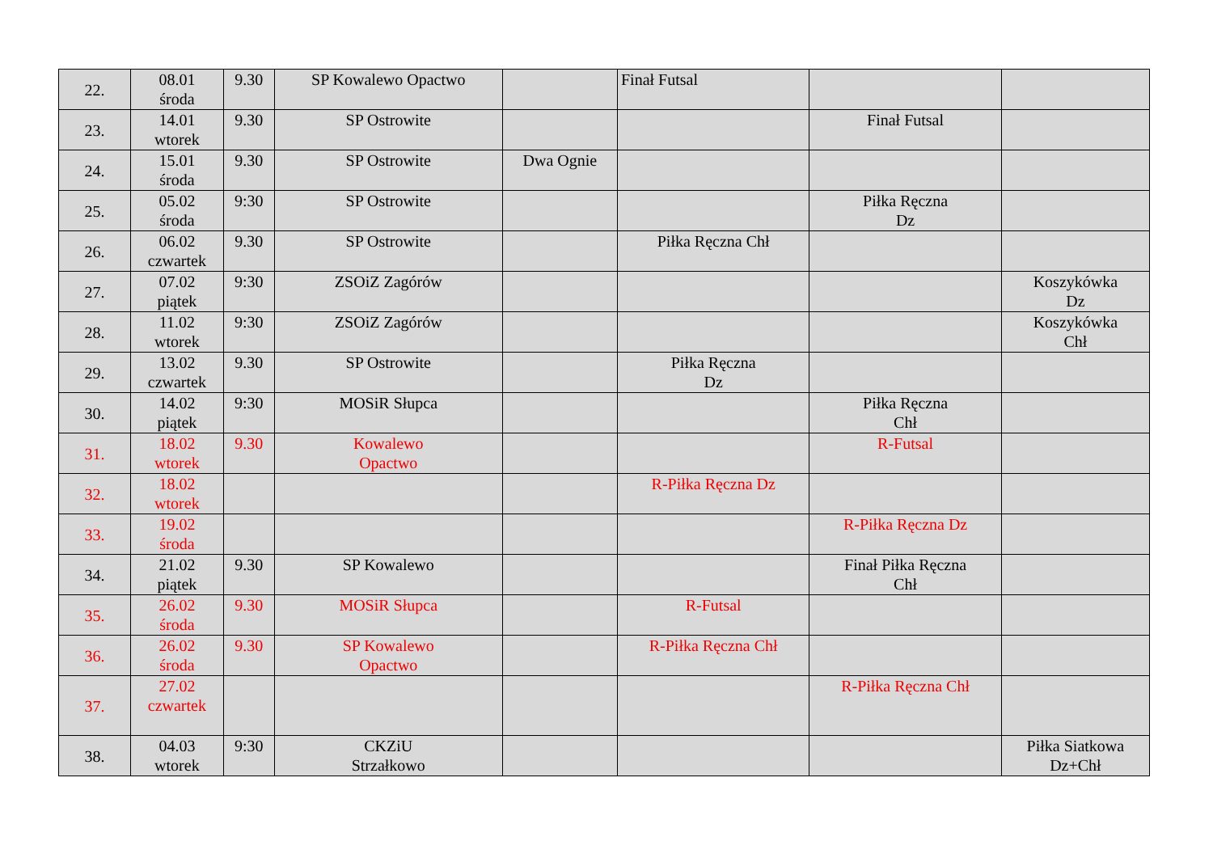| 22. | 08.01 środa | 9.30 | SP Kowalewo Opactwo | | Finał Futsal | | |
| 23. | 14.01 wtorek | 9.30 | SP Ostrowite | | | Finał Futsal | |
| 24. | 15.01 środa | 9.30 | SP Ostrowite | Dwa Ognie | | | |
| 25. | 05.02 środa | 9:30 | SP Ostrowite | | | Piłka Ręczna Dz | |
| 26. | 06.02 czwartek | 9.30 | SP Ostrowite | | Piłka Ręczna Chł | | |
| 27. | 07.02 piątek | 9:30 | ZSOiZ Zagórów | | | | Koszykówka Dz |
| 28. | 11.02 wtorek | 9:30 | ZSOiZ Zagórów | | | | Koszykówka Chł |
| 29. | 13.02 czwartek | 9.30 | SP Ostrowite | | Piłka Ręczna Dz | | |
| 30. | 14.02 piątek | 9:30 | MOSiR Słupca | | | Piłka Ręczna Chł | |
| 31. | 18.02 wtorek | 9.30 | Kowalewo Opactwo | | | R-Futsal | |
| 32. | 18.02 wtorek | | | | R-Piłka Ręczna Dz | | |
| 33. | 19.02 środa | | | | | R-Piłka Ręczna Dz | |
| 34. | 21.02 piątek | 9.30 | SP Kowalewo | | | Finał Piłka Ręczna Chł | |
| 35. | 26.02 środa | 9.30 | MOSiR Słupca | | R-Futsal | | |
| 36. | 26.02 środa | 9.30 | SP Kowalewo Opactwo | | R-Piłka Ręczna Chł | | |
| 37. | 27.02 czwartek | | | | | R-Piłka Ręczna Chł | |
| 38. | 04.03 wtorek | 9:30 | CKZiU Strzałkowo | | | | Piłka Siatkowa Dz+Chł |